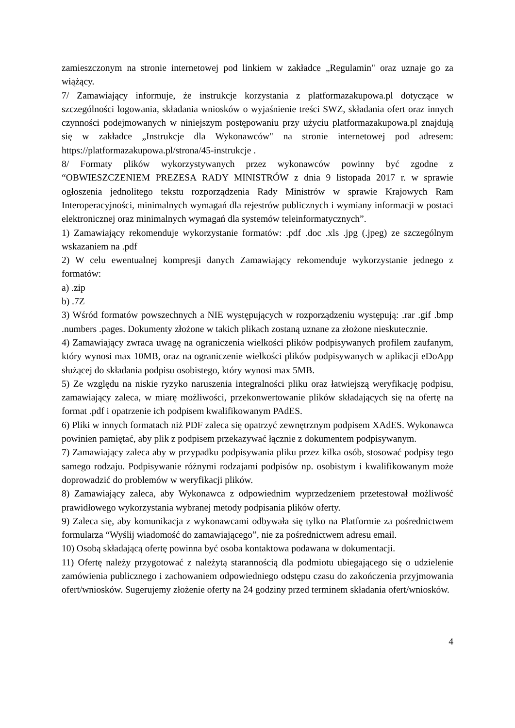zamieszczonym na stronie internetowej pod linkiem w zakładce „Regulamin" oraz uznaje go za wiążący.
7/ Zamawiający informuje, że instrukcje korzystania z platformazakupowa.pl dotyczące w szczególności logowania, składania wniosków o wyjaśnienie treści SWZ, składania ofert oraz innych czynności podejmowanych w niniejszym postępowaniu przy użyciu platformazakupowa.pl znajdują się w zakładce „Instrukcje dla Wykonawców" na stronie internetowej pod adresem: https://platformazakupowa.pl/strona/45-instrukcje .
8/ Formaty plików wykorzystywanych przez wykonawców powinny być zgodne z “OBWIESZCZENIEM PREZESA RADY MINISTRÓW z dnia 9 listopada 2017 r. w sprawie ogłoszenia jednolitego tekstu rozporządzenia Rady Ministrów w sprawie Krajowych Ram Interoperacyjności, minimalnych wymagań dla rejestrów publicznych i wymiany informacji w postaci elektronicznej oraz minimalnych wymagań dla systemów teleinformatycznych”.
1) Zamawiający rekomenduje wykorzystanie formatów: .pdf .doc .xls .jpg (.jpeg) ze szczególnym wskazaniem na .pdf
2) W celu ewentualnej kompresji danych Zamawiający rekomenduje wykorzystanie jednego z formatów:
a) .zip
b) .7Z
3) Wśród formatów powszechnych a NIE występujących w rozporządzeniu występują: .rar .gif .bmp .numbers .pages. Dokumenty złożone w takich plikach zostaną uznane za złożone nieskutecznie.
4) Zamawiający zwraca uwagę na ograniczenia wielkości plików podpisywanych profilem zaufanym, który wynosi max 10MB, oraz na ograniczenie wielkości plików podpisywanych w aplikacji eDoApp służącej do składania podpisu osobistego, który wynosi max 5MB.
5) Ze względu na niskie ryzyko naruszenia integralności pliku oraz łatwiejszą weryfikację podpisu, zamawiający zaleca, w miarę możliwości, przekonwertowanie plików składających się na ofertę na format .pdf i opatrzenie ich podpisem kwalifikowanym PAdES.
6) Pliki w innych formatach niż PDF zaleca się opatrzyć zewnętrznym podpisem XAdES. Wykonawca powinien pamiętać, aby plik z podpisem przekazywać łącznie z dokumentem podpisywanym.
7) Zamawiający zaleca aby w przypadku podpisywania pliku przez kilka osób, stosować podpisy tego samego rodzaju. Podpisywanie różnymi rodzajami podpisów np. osobistym i kwalifikowanym może doprowadzić do problemów w weryfikacji plików.
8) Zamawiający zaleca, aby Wykonawca z odpowiednim wyprzedzeniem przetestował możliwość prawidłowego wykorzystania wybranej metody podpisania plików oferty.
9) Zaleca się, aby komunikacja z wykonawcami odbywała się tylko na Platformie za pośrednictwem formularza “Wyślij wiadomość do zamawiającego”, nie za pośrednictwem adresu email.
10) Osobą składającą ofertę powinna być osoba kontaktowa podawana w dokumentacji.
11) Ofertę należy przygotować z należytą starannością dla podmiotu ubiegającego się o udzielenie zamówienia publicznego i zachowaniem odpowiedniego odstępu czasu do zakończenia przyjmowania ofert/wniosków. Sugerujemy złożenie oferty na 24 godziny przed terminem składania ofert/wniosków.
4